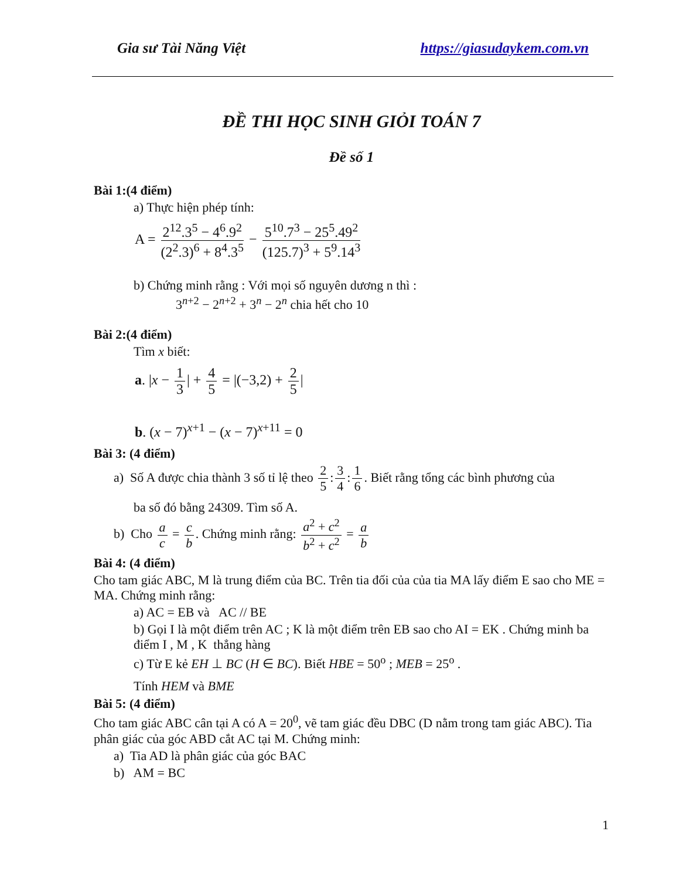Gia sư Tài Năng Việt https://giasudaykem.com.vn
ĐỀ THI HỌC SINH GIỎI TOÁN 7
Đề số 1
Bài 1:(4 điểm)
a) Thực hiện phép tính:
A = 2<sup>12</sup>.3<sup>5</sup> − 4<sup>6</sup>.9<sup>2</sup> (2<sup>2</sup>.3)<sup>6</sup> + 8<sup>4</sup>.3<sup>5</sup> − 5<sup>10</sup>.7<sup>3</sup> − 25<sup>5</sup>.49<sup>2</sup> (125.7)<sup>3</sup> + 5<sup>9</sup>.14<sup>3</sup>
b) Chứng minh rằng : Với mọi số nguyên dương n thì :
3<sup>n+2</sup> − 2<sup>n+2</sup> + 3<sup>n</sup> − 2<sup>n</sup> chia hết cho 10
Bài 2:(4 điểm)
Tìm x biết:
a. |x − 1 3 | + 4 5 = |(−3,2) + 2 5 |
b. (x − 7)<sup>x+1</sup> − (x − 7)<sup>x+11</sup> = 0
Bài 3: (4 điểm)
a) Số A được chia thành 3 số tỉ lệ theo 2 5: 3 4: 1 6. Biết rằng tổng các bình phương của
ba số đó bằng 24309. Tìm số A.
b) Cho a c = c b. Chứng minh rằng: a<sup>2</sup> + c<sup>2</sup> b<sup>2</sup> + c<sup>2</sup> = a b
Bài 4: (4 điểm)
Cho tam giác ABC, M là trung điểm của BC. Trên tia đối của của tia MA lấy điểm E sao cho ME = MA. Chứng minh rằng:
a) AC = EB và AC // BE
b) Gọi I là một điểm trên AC ; K là một điểm trên EB sao cho AI = EK . Chứng minh ba điểm I , M , K thẳng hàng
c) Từ E kẻ EH ⊥ BC (H ∈ BC). Biết HBE = 50<sup>o</sup> ; MEB = 25<sup>o</sup> .
Tính HEM và BME
Bài 5: (4 điểm)
Cho tam giác ABC cân tại A có A = 20<sup>0</sup>, vẽ tam giác đều DBC (D nằm trong tam giác ABC). Tia phân giác của góc ABD cắt AC tại M. Chứng minh:
a) Tia AD là phân giác của góc BAC
b) AM = BC
1